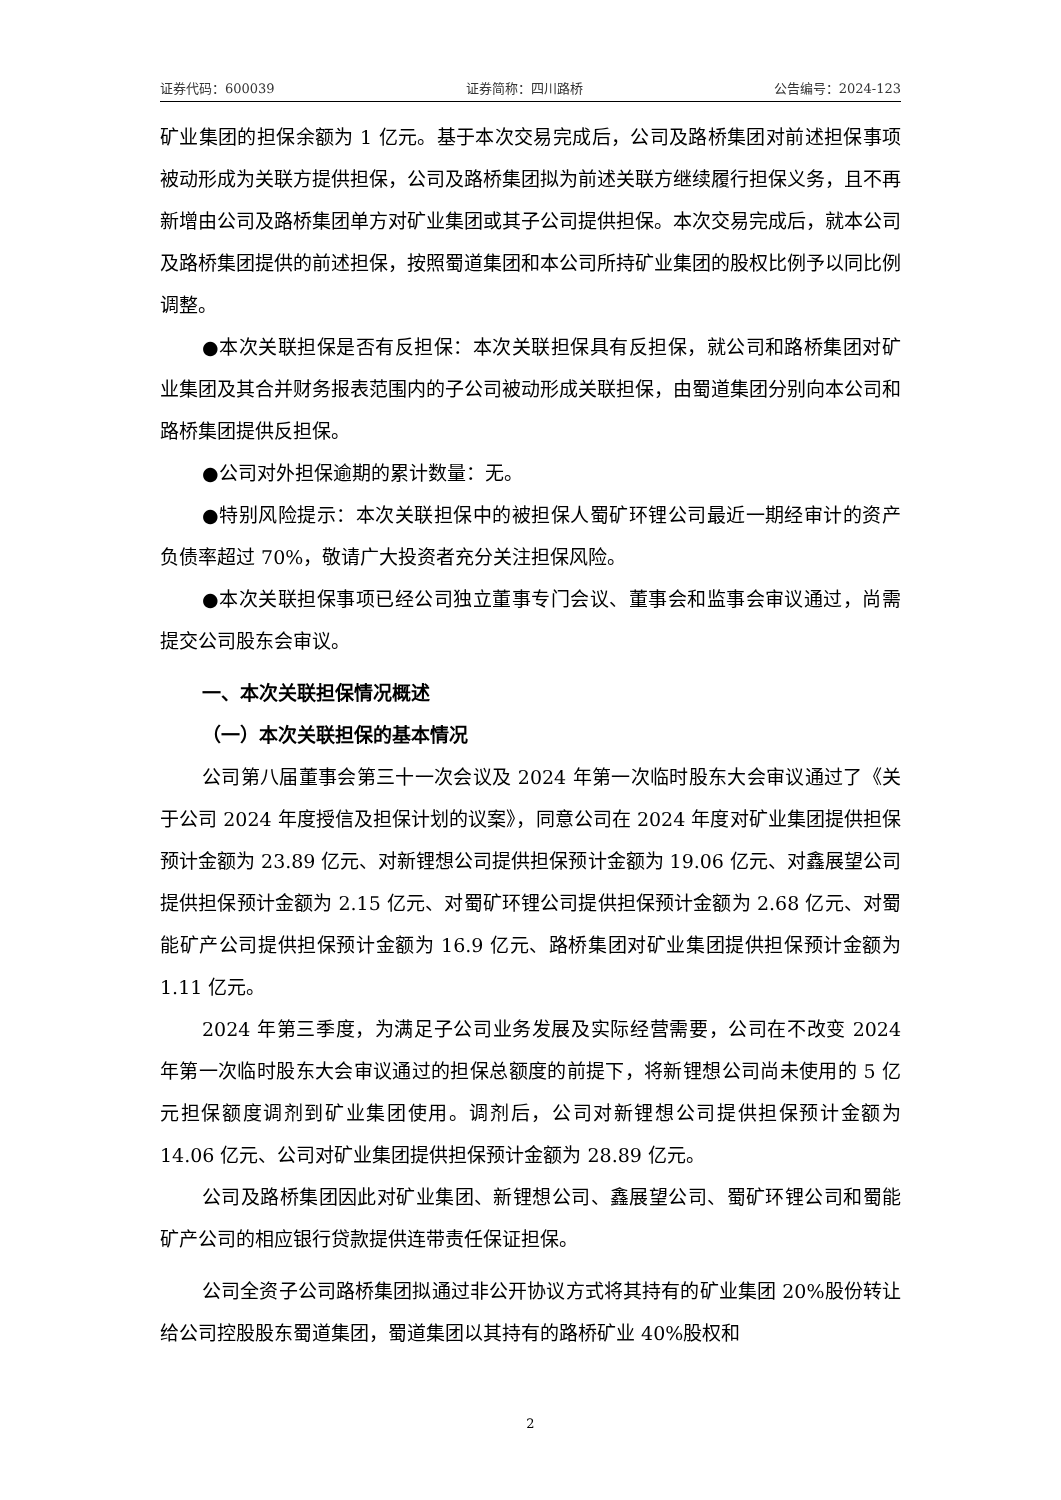证券代码：600039 证券简称：四川路桥 公告编号：2024-123
矿业集团的担保余额为 1 亿元。基于本次交易完成后，公司及路桥集团对前述担保事项被动形成为关联方提供担保，公司及路桥集团拟为前述关联方继续履行担保义务，且不再新增由公司及路桥集团单方对矿业集团或其子公司提供担保。本次交易完成后，就本公司及路桥集团提供的前述担保，按照蜀道集团和本公司所持矿业集团的股权比例予以同比例调整。
●本次关联担保是否有反担保：本次关联担保具有反担保，就公司和路桥集团对矿业集团及其合并财务报表范围内的子公司被动形成关联担保，由蜀道集团分别向本公司和路桥集团提供反担保。
●公司对外担保逾期的累计数量：无。
●特别风险提示：本次关联担保中的被担保人蜀矿环锂公司最近一期经审计的资产负债率超过 70%，敬请广大投资者充分关注担保风险。
●本次关联担保事项已经公司独立董事专门会议、董事会和监事会审议通过，尚需提交公司股东会审议。
一、本次关联担保情况概述
（一）本次关联担保的基本情况
公司第八届董事会第三十一次会议及 2024 年第一次临时股东大会审议通过了《关于公司 2024 年度授信及担保计划的议案》，同意公司在 2024 年度对矿业集团提供担保预计金额为 23.89 亿元、对新锂想公司提供担保预计金额为 19.06 亿元、对鑫展望公司提供担保预计金额为 2.15 亿元、对蜀矿环锂公司提供担保预计金额为 2.68 亿元、对蜀能矿产公司提供担保预计金额为 16.9 亿元、路桥集团对矿业集团提供担保预计金额为 1.11 亿元。
2024 年第三季度，为满足子公司业务发展及实际经营需要，公司在不改变 2024 年第一次临时股东大会审议通过的担保总额度的前提下，将新锂想公司尚未使用的 5 亿元担保额度调剂到矿业集团使用。调剂后，公司对新锂想公司提供担保预计金额为 14.06 亿元、公司对矿业集团提供担保预计金额为 28.89 亿元。
公司及路桥集团因此对矿业集团、新锂想公司、鑫展望公司、蜀矿环锂公司和蜀能矿产公司的相应银行贷款提供连带责任保证担保。
公司全资子公司路桥集团拟通过非公开协议方式将其持有的矿业集团 20%股份转让给公司控股股东蜀道集团，蜀道集团以其持有的路桥矿业 40%股权和
2